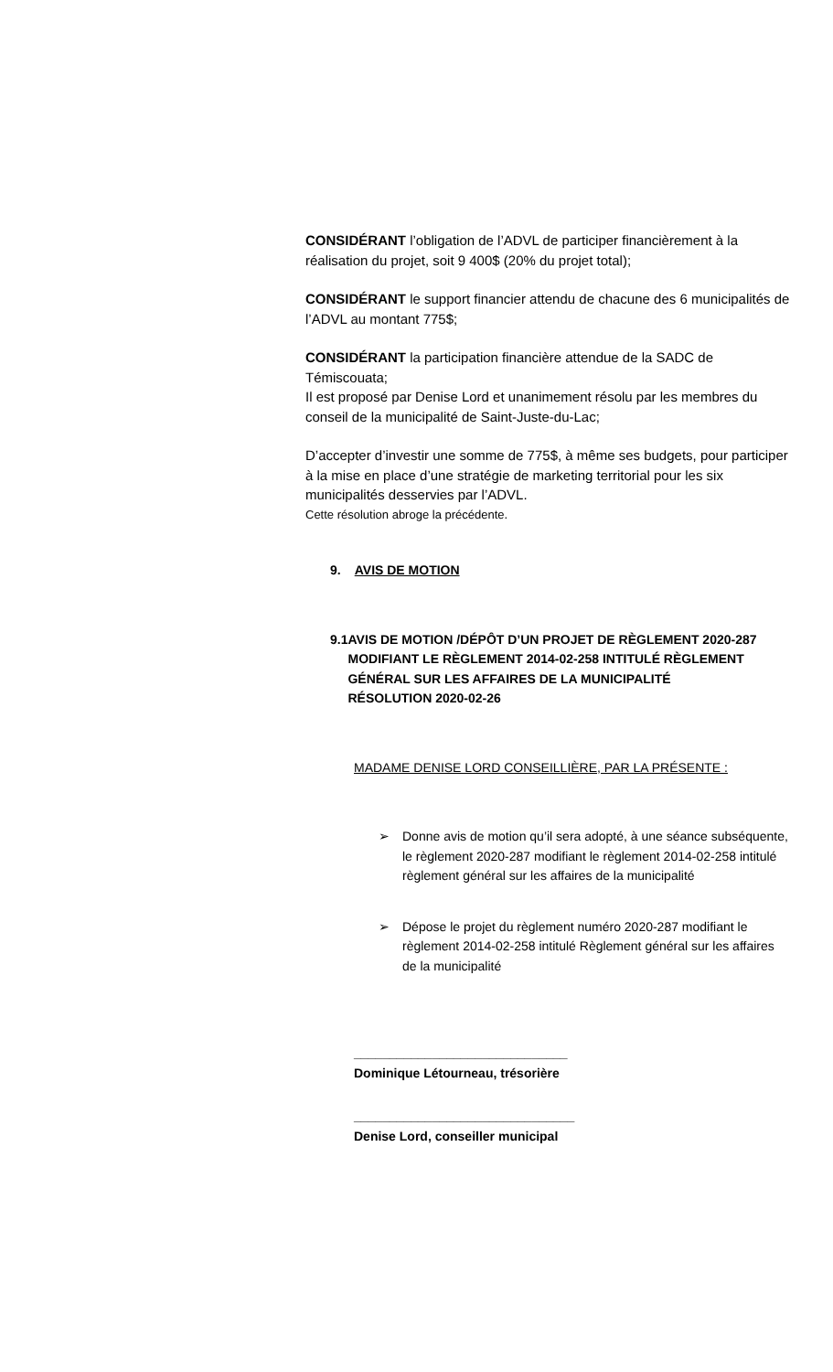CONSIDÉRANT l’obligation de l’ADVL de participer financièrement à la réalisation du projet, soit 9 400$ (20% du projet total);
CONSIDÉRANT le support financier attendu de chacune des 6 municipalités de l’ADVL au montant 775$;
CONSIDÉRANT la participation financière attendue de la SADC de Témiscouata;
Il est proposé par Denise Lord et unanimement résolu par les membres du conseil de la municipalité de Saint-Juste-du-Lac;
D’accepter d’investir une somme de 775$, à même ses budgets, pour participer à la mise en place d’une stratégie de marketing territorial pour les six municipalités desservies par l’ADVL.
Cette résolution abroge la précédente.
9. AVIS DE MOTION
9.1 AVIS DE MOTION /DÉPÔT D’UN PROJET DE RÈGLEMENT 2020-287 MODIFIANT LE RÈGLEMENT 2014-02-258 INTITULÉ RÈGLEMENT GÉNÉRAL SUR LES AFFAIRES DE LA MUNICIPALITÉ
RÉSOLUTION 2020-02-26
MADAME DENISE LORD CONSEILLIÈRE, PAR LA PRÉSENTE :
➢ Donne avis de motion qu’il sera adopté, à une séance subséquente, le règlement 2020-287 modifiant le règlement 2014-02-258 intitulé règlement général sur les affaires de la municipalité
➢ Dépose le projet du règlement numéro 2020-287 modifiant le règlement 2014-02-258 intitulé Règlement général sur les affaires de la municipalité
______________________________
Dominique Létourneau, trésorière
_______________________________
Denise Lord, conseiller municipal